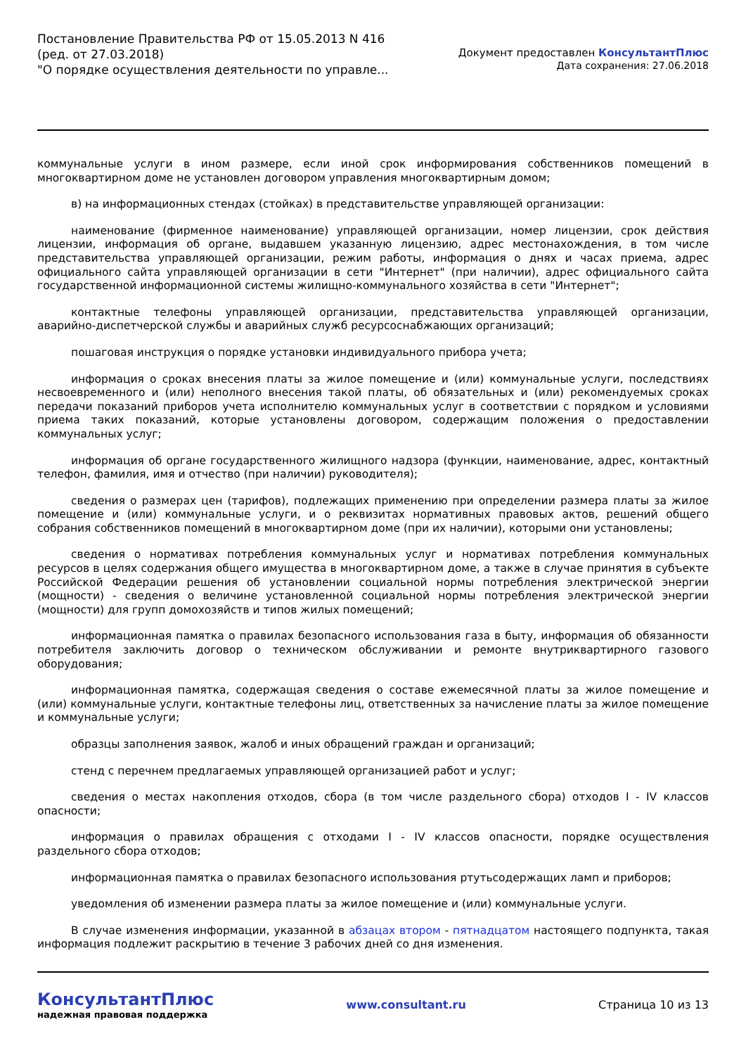Постановление Правительства РФ от 15.05.2013 N 416
(ред. от 27.03.2018)
"О порядке осуществления деятельности по управле...
Документ предоставлен КонсультантПлюс
Дата сохранения: 27.06.2018
коммунальные услуги в ином размере, если иной срок информирования собственников помещений в многоквартирном доме не установлен договором управления многоквартирным домом;
в) на информационных стендах (стойках) в представительстве управляющей организации:
наименование (фирменное наименование) управляющей организации, номер лицензии, срок действия лицензии, информация об органе, выдавшем указанную лицензию, адрес местонахождения, в том числе представительства управляющей организации, режим работы, информация о днях и часах приема, адрес официального сайта управляющей организации в сети "Интернет" (при наличии), адрес официального сайта государственной информационной системы жилищно-коммунального хозяйства в сети "Интернет";
контактные телефоны управляющей организации, представительства управляющей организации, аварийно-диспетчерской службы и аварийных служб ресурсоснабжающих организаций;
пошаговая инструкция о порядке установки индивидуального прибора учета;
информация о сроках внесения платы за жилое помещение и (или) коммунальные услуги, последствиях несвоевременного и (или) неполного внесения такой платы, об обязательных и (или) рекомендуемых сроках передачи показаний приборов учета исполнителю коммунальных услуг в соответствии с порядком и условиями приема таких показаний, которые установлены договором, содержащим положения о предоставлении коммунальных услуг;
информация об органе государственного жилищного надзора (функции, наименование, адрес, контактный телефон, фамилия, имя и отчество (при наличии) руководителя);
сведения о размерах цен (тарифов), подлежащих применению при определении размера платы за жилое помещение и (или) коммунальные услуги, и о реквизитах нормативных правовых актов, решений общего собрания собственников помещений в многоквартирном доме (при их наличии), которыми они установлены;
сведения о нормативах потребления коммунальных услуг и нормативах потребления коммунальных ресурсов в целях содержания общего имущества в многоквартирном доме, а также в случае принятия в субъекте Российской Федерации решения об установлении социальной нормы потребления электрической энергии (мощности) - сведения о величине установленной социальной нормы потребления электрической энергии (мощности) для групп домохозяйств и типов жилых помещений;
информационная памятка о правилах безопасного использования газа в быту, информация об обязанности потребителя заключить договор о техническом обслуживании и ремонте внутриквартирного газового оборудования;
информационная памятка, содержащая сведения о составе ежемесячной платы за жилое помещение и (или) коммунальные услуги, контактные телефоны лиц, ответственных за начисление платы за жилое помещение и коммунальные услуги;
образцы заполнения заявок, жалоб и иных обращений граждан и организаций;
стенд с перечнем предлагаемых управляющей организацией работ и услуг;
сведения о местах накопления отходов, сбора (в том числе раздельного сбора) отходов I - IV классов опасности;
информация о правилах обращения с отходами I - IV классов опасности, порядке осуществления раздельного сбора отходов;
информационная памятка о правилах безопасного использования ртутьсодержащих ламп и приборов;
уведомления об изменении размера платы за жилое помещение и (или) коммунальные услуги.
В случае изменения информации, указанной в абзацах втором - пятнадцатом настоящего подпункта, такая информация подлежит раскрытию в течение 3 рабочих дней со дня изменения.
КонсультантПлюс
надежная правовая поддержка
www.consultant.ru Страница 10 из 13